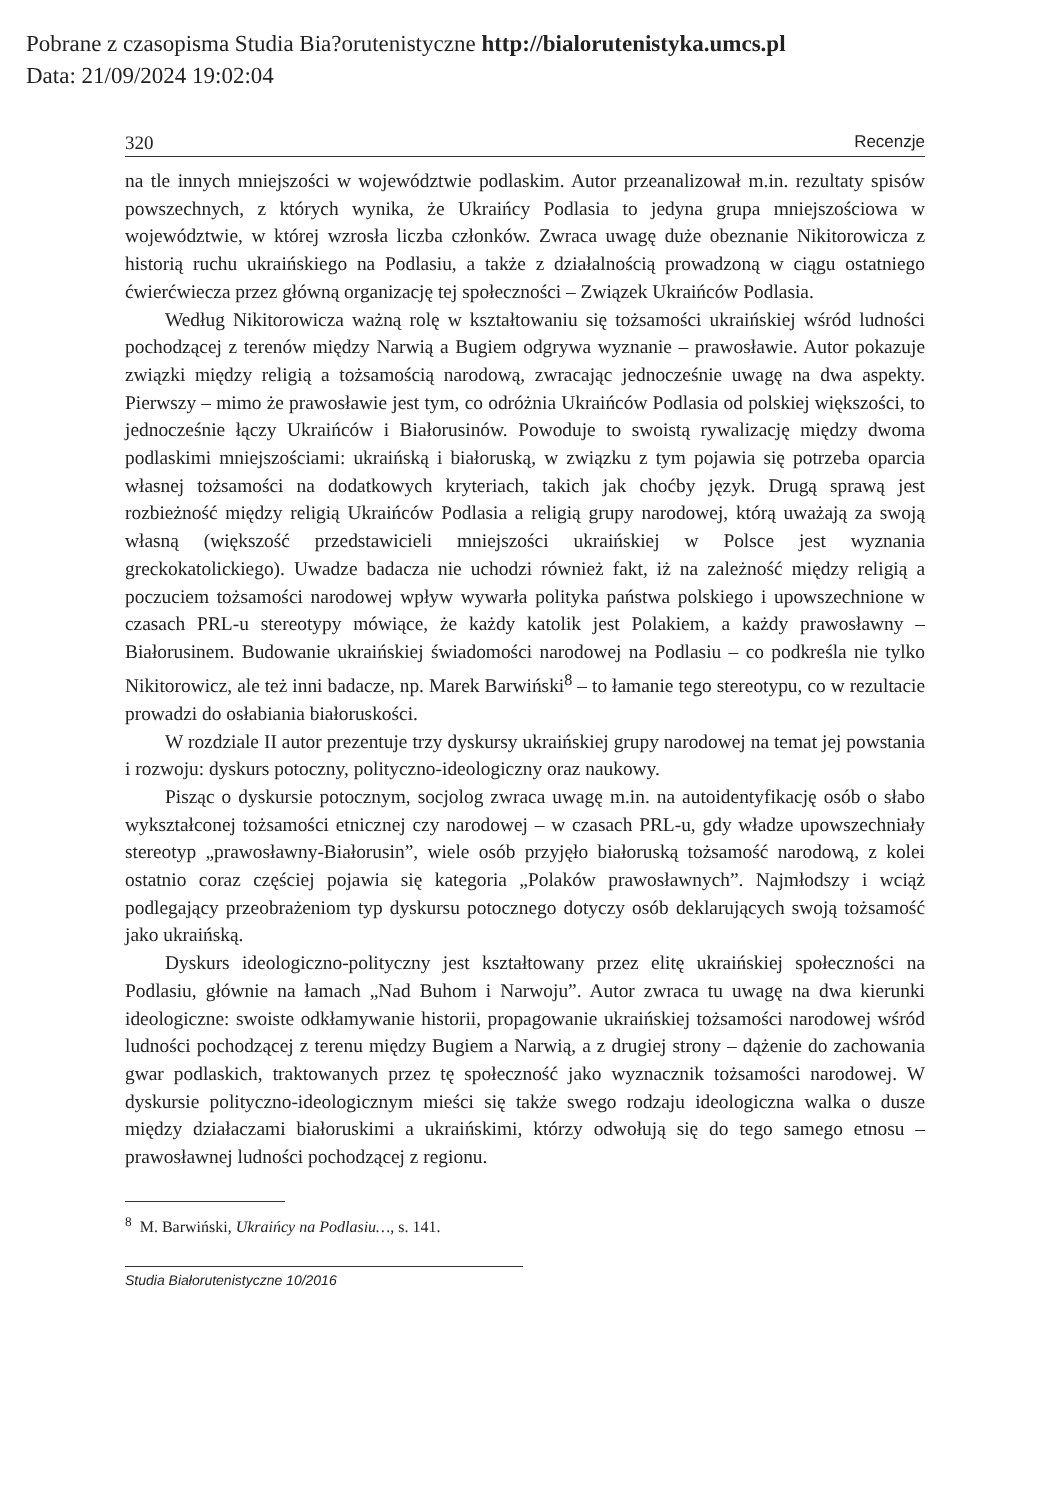Pobrane z czasopisma Studia Bia?orutenistyczne http://bialorutenistyka.umcs.pl
Data: 21/09/2024 19:02:04
320 Recenzje
na tle innych mniejszości w województwie podlaskim. Autor przeanalizował m.in. rezultaty spisów powszechnych, z których wynika, że Ukraińcy Podlasia to jedyna grupa mniejszościowa w województwie, w której wzrosła liczba członków. Zwraca uwagę duże obeznanie Nikitorowicza z historią ruchu ukraińskiego na Podlasiu, a także z działalnością prowadzoną w ciągu ostatniego ćwierćwiecza przez główną organizację tej społeczności – Związek Ukraińców Podlasia.
Według Nikitorowicza ważną rolę w kształtowaniu się tożsamości ukraińskiej wśród ludności pochodzącej z terenów między Narwią a Bugiem odgrywa wyznanie – prawosławie. Autor pokazuje związki między religią a tożsamością narodową, zwracając jednocześnie uwagę na dwa aspekty. Pierwszy – mimo że prawosławie jest tym, co odróżnia Ukraińców Podlasia od polskiej większości, to jednocześnie łączy Ukraińców i Białorusinów. Powoduje to swoistą rywalizację między dwoma podlaskimi mniejszościami: ukraińską i białoruską, w związku z tym pojawia się potrzeba oparcia własnej tożsamości na dodatkowych kryteriach, takich jak choćby język. Drugą sprawą jest rozbieżność między religią Ukraińców Podlasia a religią grupy narodowej, którą uważają za swoją własną (większość przedstawicieli mniejszości ukraińskiej w Polsce jest wyznania greckokatolickiego). Uwadze badacza nie uchodzi również fakt, iż na zależność między religią a poczuciem tożsamości narodowej wpływ wywarła polityka państwa polskiego i upowszechnione w czasach PRL-u stereotypy mówiące, że każdy katolik jest Polakiem, a każdy prawosławny – Białorusinem. Budowanie ukraińskiej świadomości narodowej na Podlasiu – co podkreśla nie tylko Nikitorowicz, ale też inni badacze, np. Marek Barwiński<sup>8</sup> – to łamanie tego stereotypu, co w rezultacie prowadzi do osłabiania białoruskości.
W rozdziale II autor prezentuje trzy dyskursy ukraińskiej grupy narodowej na temat jej powstania i rozwoju: dyskurs potoczny, polityczno-ideologiczny oraz naukowy.
Pisząc o dyskursie potocznym, socjolog zwraca uwagę m.in. na autoidentyfikację osób o słabo wykształconej tożsamości etnicznej czy narodowej – w czasach PRL-u, gdy władze upowszechniały stereotyp „prawosławny-Białorusin”, wiele osób przyjęło białoruską tożsamość narodową, z kolei ostatnio coraz częściej pojawia się kategoria „Polaków prawosławnych”. Najmłodszy i wciąż podlegający przeobrażeniom typ dyskursu potocznego dotyczy osób deklarujących swoją tożsamość jako ukraińską.
Dyskurs ideologiczno-polityczny jest kształtowany przez elitę ukraińskiej społeczności na Podlasiu, głównie na łamach „Nad Buhom i Narwoju”. Autor zwraca tu uwagę na dwa kierunki ideologiczne: swoiste odkłamywanie historii, propagowanie ukraińskiej tożsamości narodowej wśród ludności pochodzącej z terenu między Bugiem a Narwią, a z drugiej strony – dążenie do zachowania gwar podlaskich, traktowanych przez tę społeczność jako wyznacznik tożsamości narodowej. W dyskursie polityczno-ideologicznym mieści się także swego rodzaju ideologiczna walka o dusze między działaczami białoruskimi a ukraińskimi, którzy odwołują się do tego samego etnosu – prawosławnej ludności pochodzącej z regionu.
<sup>8</sup> M. Barwiński, Ukraińcy na Podlasiu…, s. 141.
Studia Białorutenistyczne 10/2016